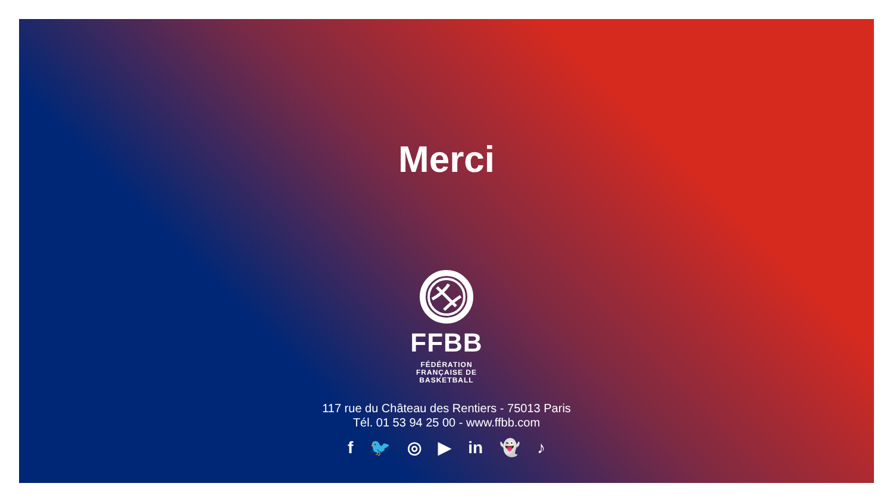Merci
FFBB
FÉDÉRATION
FRANÇAISE DE
BASKETBALL
117 rue du Château des Rentiers - 75013 Paris
Tél. 01 53 94 25 00 - www.ffbb.com
f 🐦 ◎ ▶ in 👻 ♪